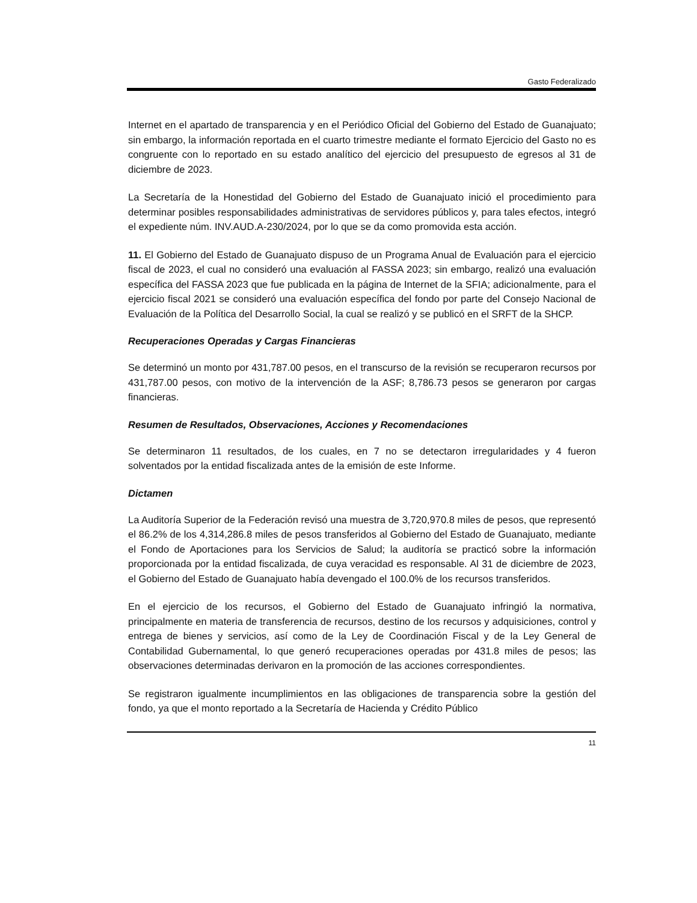Gasto Federalizado
Internet en el apartado de transparencia y en el Periódico Oficial del Gobierno del Estado de Guanajuato; sin embargo, la información reportada en el cuarto trimestre mediante el formato Ejercicio del Gasto no es congruente con lo reportado en su estado analítico del ejercicio del presupuesto de egresos al 31 de diciembre de 2023.
La Secretaría de la Honestidad del Gobierno del Estado de Guanajuato inició el procedimiento para determinar posibles responsabilidades administrativas de servidores públicos y, para tales efectos, integró el expediente núm. INV.AUD.A-230/2024, por lo que se da como promovida esta acción.
11. El Gobierno del Estado de Guanajuato dispuso de un Programa Anual de Evaluación para el ejercicio fiscal de 2023, el cual no consideró una evaluación al FASSA 2023; sin embargo, realizó una evaluación específica del FASSA 2023 que fue publicada en la página de Internet de la SFIA; adicionalmente, para el ejercicio fiscal 2021 se consideró una evaluación específica del fondo por parte del Consejo Nacional de Evaluación de la Política del Desarrollo Social, la cual se realizó y se publicó en el SRFT de la SHCP.
Recuperaciones Operadas y Cargas Financieras
Se determinó un monto por 431,787.00 pesos, en el transcurso de la revisión se recuperaron recursos por 431,787.00 pesos, con motivo de la intervención de la ASF; 8,786.73 pesos se generaron por cargas financieras.
Resumen de Resultados, Observaciones, Acciones y Recomendaciones
Se determinaron 11 resultados, de los cuales, en 7 no se detectaron irregularidades y 4 fueron solventados por la entidad fiscalizada antes de la emisión de este Informe.
Dictamen
La Auditoría Superior de la Federación revisó una muestra de 3,720,970.8 miles de pesos, que representó el 86.2% de los 4,314,286.8 miles de pesos transferidos al Gobierno del Estado de Guanajuato, mediante el Fondo de Aportaciones para los Servicios de Salud; la auditoría se practicó sobre la información proporcionada por la entidad fiscalizada, de cuya veracidad es responsable. Al 31 de diciembre de 2023, el Gobierno del Estado de Guanajuato había devengado el 100.0% de los recursos transferidos.
En el ejercicio de los recursos, el Gobierno del Estado de Guanajuato infringió la normativa, principalmente en materia de transferencia de recursos, destino de los recursos y adquisiciones, control y entrega de bienes y servicios, así como de la Ley de Coordinación Fiscal y de la Ley General de Contabilidad Gubernamental, lo que generó recuperaciones operadas por 431.8 miles de pesos; las observaciones determinadas derivaron en la promoción de las acciones correspondientes.
Se registraron igualmente incumplimientos en las obligaciones de transparencia sobre la gestión del fondo, ya que el monto reportado a la Secretaría de Hacienda y Crédito Público
11